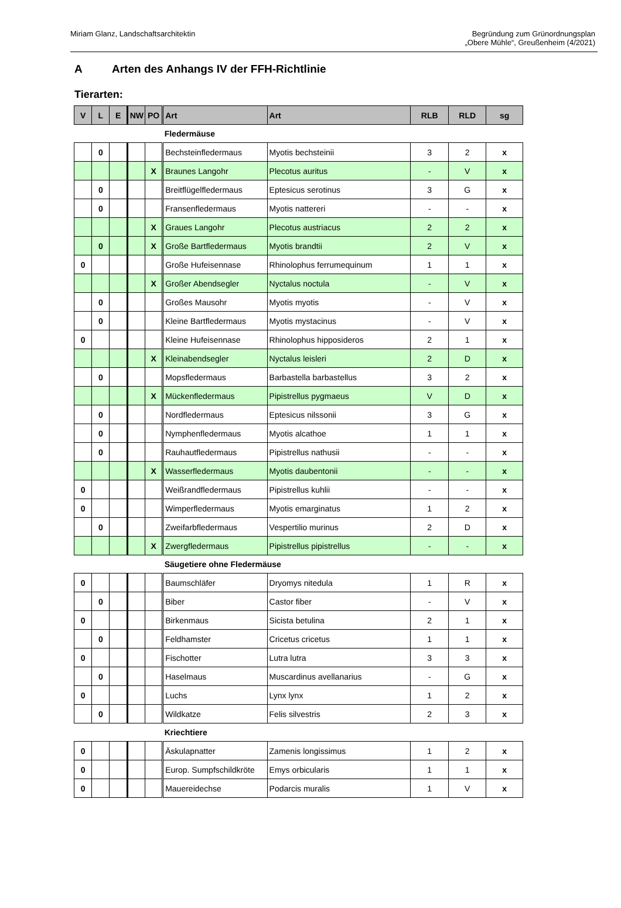Miriam Glanz, Landschaftsarchitektin
Begründung zum Grünordnungsplan
„Obere Mühle“, Greußenheim (4/2021)
A Arten des Anhangs IV der FFH-Richtlinie
Tierarten:
| V | L | E | NW | PO | Art | Art | RLB | RLD | sg |
| --- | --- | --- | --- | --- | --- | --- | --- | --- | --- |
| | | | | | Fledermäuse | | | | |
| | 0 | | | | Bechsteinfledermaus | Myotis bechsteinii | 3 | 2 | x |
| | | | | X | Braunes Langohr | Plecotus auritus | - | V | x |
| | 0 | | | | Breitflügelfledermaus | Eptesicus serotinus | 3 | G | x |
| | 0 | | | | Fransenfledermaus | Myotis nattereri | - | - | x |
| | | | | X | Graues Langohr | Plecotus austriacus | 2 | 2 | x |
| | 0 | | | X | Große Bartfledermaus | Myotis brandtii | 2 | V | x |
| 0 | | | | | Große Hufeisennase | Rhinolophus ferrumequinum | 1 | 1 | x |
| | | | | X | Großer Abendsegler | Nyctalus noctula | - | V | x |
| | 0 | | | | Großes Mausohr | Myotis myotis | - | V | x |
| | 0 | | | | Kleine Bartfledermaus | Myotis mystacinus | - | V | x |
| 0 | | | | | Kleine Hufeisennase | Rhinolophus hipposideros | 2 | 1 | x |
| | | | | X | Kleinabendsegler | Nyctalus leisleri | 2 | D | x |
| | 0 | | | | Mopsfledermaus | Barbastella barbastellus | 3 | 2 | x |
| | | | | X | Mückenfledermaus | Pipistrellus pygmaeus | V | D | x |
| | 0 | | | | Nordfledermaus | Eptesicus nilssonii | 3 | G | x |
| | 0 | | | | Nymphenfledermaus | Myotis alcathoe | 1 | 1 | x |
| | 0 | | | | Rauhautfledermaus | Pipistrellus nathusii | - | - | x |
| | | | | X | Wasserfledermaus | Myotis daubentonii | - | - | x |
| 0 | | | | | Weißrandfledermaus | Pipistrellus kuhlii | - | - | x |
| 0 | | | | | Wimperfledermaus | Myotis emarginatus | 1 | 2 | x |
| | 0 | | | | Zweifarbfledermaus | Vespertilio murinus | 2 | D | x |
| | | | | X | Zwergfledermaus | Pipistrellus pipistrellus | - | - | x |
| | | | | | Säugetiere ohne Fledermäuse | | | | |
| 0 | | | | | Baumschläfer | Dryomys nitedula | 1 | R | x |
| | 0 | | | | Biber | Castor fiber | - | V | x |
| 0 | | | | | Birkenmaus | Sicista betulina | 2 | 1 | x |
| | 0 | | | | Feldhamster | Cricetus cricetus | 1 | 1 | x |
| 0 | | | | | Fischotter | Lutra lutra | 3 | 3 | x |
| | 0 | | | | Haselmaus | Muscardinus avellanarius | - | G | x |
| 0 | | | | | Luchs | Lynx lynx | 1 | 2 | x |
| | 0 | | | | Wildkatze | Felis silvestris | 2 | 3 | x |
| | | | | | Kriechtiere | | | | |
| 0 | | | | | Äskulapnatter | Zamenis longissimus | 1 | 2 | x |
| 0 | | | | | Europ. Sumpfschildkröte | Emys orbicularis | 1 | 1 | x |
| 0 | | | | | Mauereidechse | Podarcis muralis | 1 | V | x |